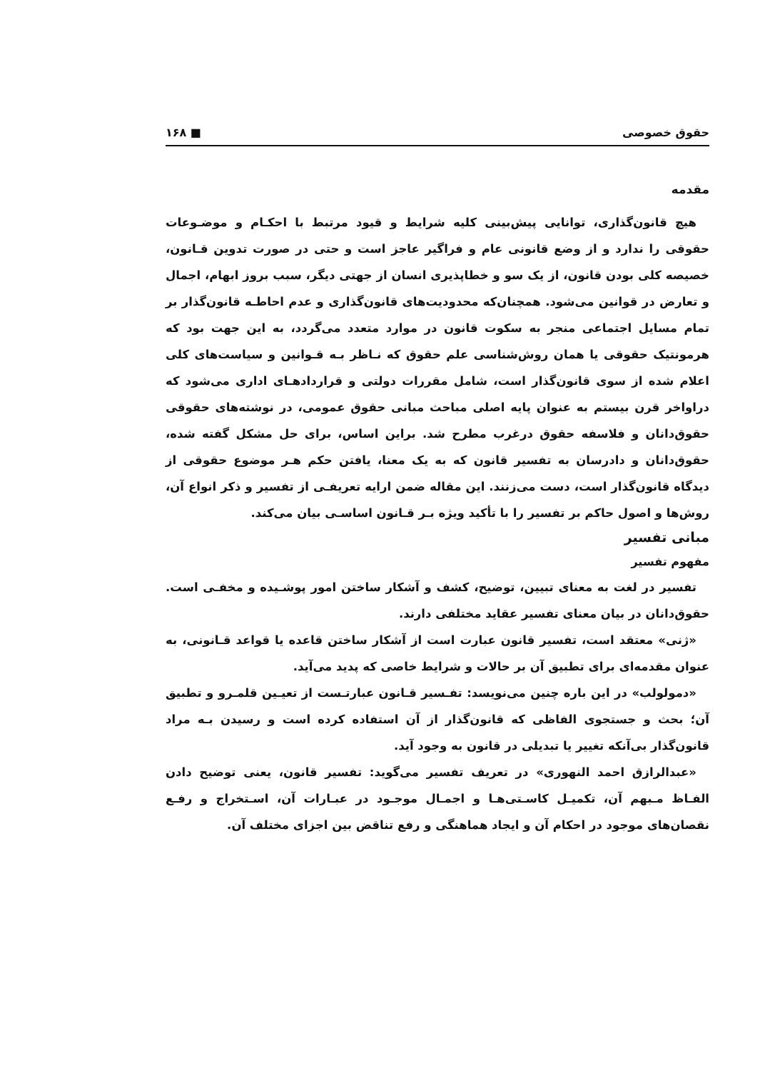حقوق خصوصی ■ ۱۶۸
مقدمه
هیچ قانون‌گذاری، توانایی پیش‌بینی کلیه شرایط و قیود مرتبط با احکـام و موضـوعات حقوقی را ندارد و از وضع قانونی عام و فراگیر عاجز است و حتی در صورت تدوین قـانون، خصیصه کلی بودن قانون، از یک سو و خطاپذیری انسان از جهتی دیگر، سبب بروز ابهام، اجمال و تعارض در قوانین می‌شود. همچنان‌که محدودیت‌های قانون‌گذاری و عدم احاطـه قانون‌گذار بر تمام مسایل اجتماعی منجر به سکوت قانون در موارد متعدد می‌گردد، به این جهت بود که هرمونتیک حقوقی یا همان روش‌شناسی علم حقوق که نـاظر بـه قـوانین و سیاست‌های کلی اعلام شده از سوی قانون‌گذار است، شامل مقررات دولتی و قراردادهـای اداری می‌شود که دراواخر قرن بیستم به عنوان پایه اصلی مباحث مبانی حقوق عمومی، در نوشته‌های حقوقی حقوق‌دانان و فلاسفه حقوق درغرب مطرح شد. براین اساس، برای حل مشکل گفته شده، حقوق‌دانان و دادرسان به تفسیر قانون که به یک معنا، یافتن حکم هـر موضوع حقوقی از دیدگاه قانون‌گذار است، دست می‌زنند. این مقاله ضمن ارایه تعریفـی از تفسیر و ذکر انواع آن، روش‌ها و اصول حاکم بر تفسیر را با تأکید ویژه بـر قـانون اساسـی بیان می‌کند.
مبانی تفسیر
مفهوم تفسیر
تفسیر در لغت به معنای تبیین، توضیح، کشف و آشکار ساختن امور پوشـیده و مخفـی است. حقوق‌دانان در بیان معنای تفسیر عقاید مختلفی دارند.
«ژنی» معتقد است، تفسیر قانون عبارت است از آشکار ساختن قاعده یا قواعد قـانونی، به عنوان مقدمه‌ای برای تطبیق آن بر حالات و شرایط خاصی که پدید می‌آید.
«دمولولب» در این باره چنین می‌نویسد: تفـسیر قـانون عبارتـست از تعیـین قلمـرو و تطبیق آن؛ بحث و جستجوی الفاظی که قانون‌گذار از آن استفاده کرده است و رسیدن بـه مراد قانون‌گذار بی‌آنکه تغییر یا تبدیلی در قانون به وجود آید.
«عبدالرازق احمد النهوری» در تعریف تفسیر می‌گوید: تفسیر قانون، یعنی توضیح دادن الفـاظ مـبهم آن، تکمیـل کاسـتی‌هـا و اجمـال موجـود در عبـارات آن، اسـتخراج و رفـع نقصان‌های موجود در احکام آن و ایجاد هماهنگی و رفع تناقض بین اجزای مختلف آن.